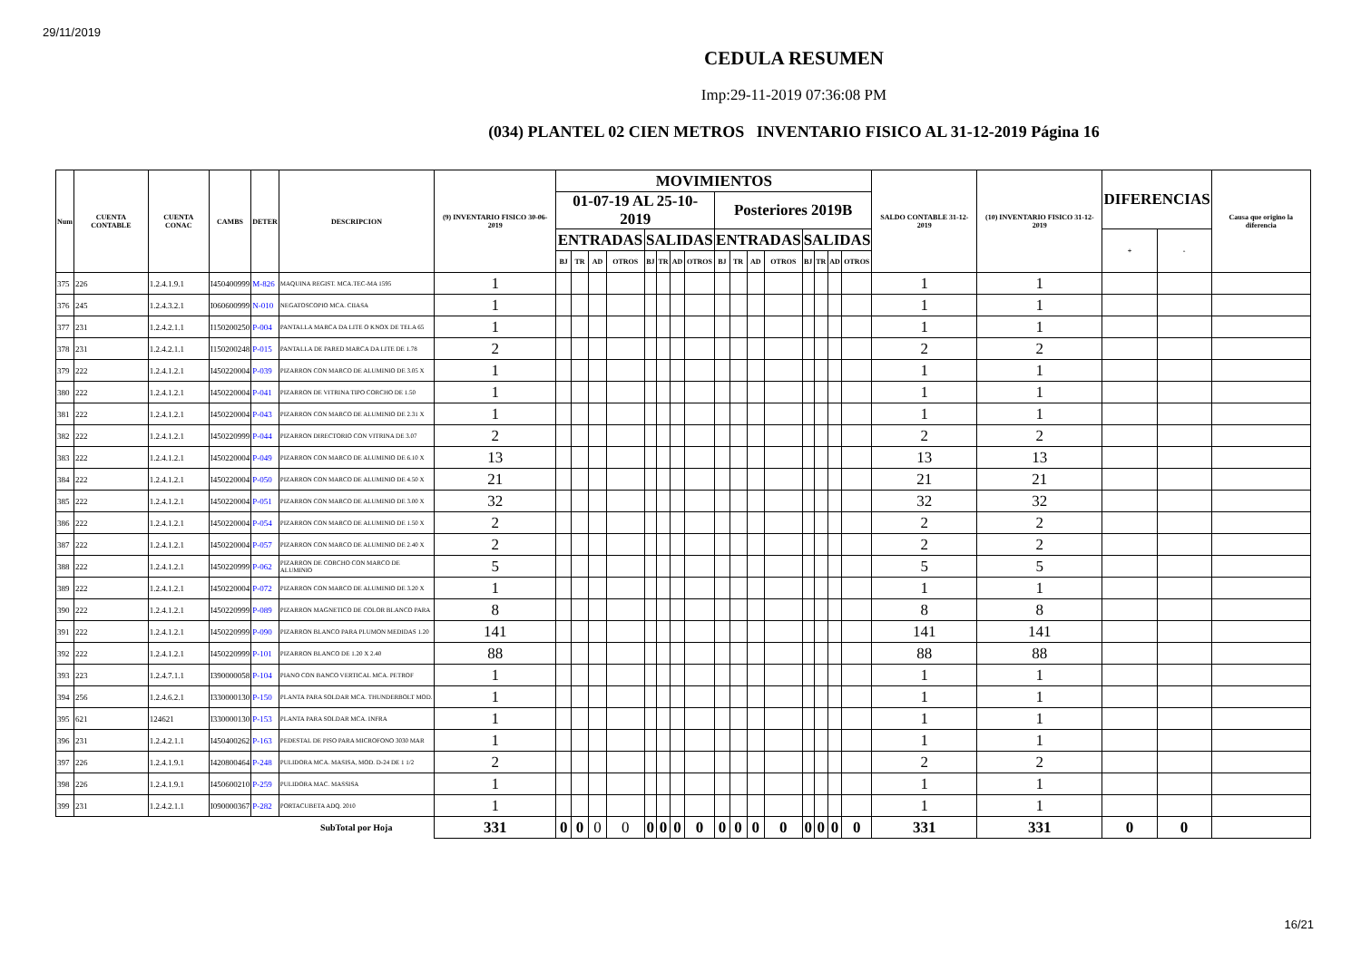29/11/2019
CEDULA RESUMEN
Imp:29-11-2019 07:36:08 PM
(034) PLANTEL 02 CIEN METROS INVENTARIO FISICO AL 31-12-2019 Página 16
| Num | CUENTA CONTABLE | CUENTA CONAC | CAMBS | DETER | DESCRIPCION | (9) INVENTARIO FISICO 30-06-2019 | MOVIMIENTOS | | | | | | | | | | | | | | | | SALDO CONTABLE 31-12-2019 | (10) INVENTARIO FISICO 31-12-2019 | DIFERENCIAS | | Causa que origino la diferencia |
| --- | --- | --- | --- | --- | --- | --- | --- | --- | --- | --- | --- | --- | --- | --- | --- | --- | --- | --- | --- | --- | --- | --- | --- | --- | --- | --- | --- |
| | | | | | | | 01-07-19 AL 25-10-2019 | | | | | | | | Posteriores 2019B | | | | | | | | | | | | |
| | | | | | | | ENTRADAS | | | | SALIDAS | | | | ENTRADAS | | | | SALIDAS | | | | | | + | - | |
| | | | | | | | BJ | TR | AD | OTROS | BJ | TR | AD | OTROS | BJ | TR | AD | OTROS | BJ | TR | AD | OTROS | | | | | |
| 375 | 226 | 1.2.4.1.9.1 | I450400999 | M-826 | MAQUINA REGIST. MCA.TEC-MA 1595 | 1 | | | | | | | | | | | | | | | | | 1 | 1 | | | |
| 376 | 245 | 1.2.4.3.2.1 | I060600999 | N-010 | NEGATOSCOPIO MCA. CIIASA | 1 | | | | | | | | | | | | | | | | | 1 | 1 | | | |
| 377 | 231 | 1.2.4.2.1.1 | I150200250 | P-004 | PANTALLA MARCA DA LITE O KNOX DE TELA 65 | 1 | | | | | | | | | | | | | | | | | 1 | 1 | | | |
| 378 | 231 | 1.2.4.2.1.1 | I150200248 | P-015 | PANTALLA DE PARED MARCA DA LITE DE 1.78 | 2 | | | | | | | | | | | | | | | | | 2 | 2 | | | |
| 379 | 222 | 1.2.4.1.2.1 | I450220004 | P-039 | PIZARRON CON MARCO DE ALUMINIO DE 3.05 X | 1 | | | | | | | | | | | | | | | | | 1 | 1 | | | |
| 380 | 222 | 1.2.4.1.2.1 | I450220004 | P-041 | PIZARRON DE VITRINA TIPO CORCHO DE 1.50 | 1 | | | | | | | | | | | | | | | | | 1 | 1 | | | |
| 381 | 222 | 1.2.4.1.2.1 | I450220004 | P-043 | PIZARRON CON MARCO DE ALUMINIO DE 2.31 X | 1 | | | | | | | | | | | | | | | | | 1 | 1 | | | |
| 382 | 222 | 1.2.4.1.2.1 | I450220999 | P-044 | PIZARRON DIRECTORIO CON VITRINA DE 3.07 | 2 | | | | | | | | | | | | | | | | | 2 | 2 | | | |
| 383 | 222 | 1.2.4.1.2.1 | I450220004 | P-049 | PIZARRON CON MARCO DE ALUMINIO DE 6.10 X | 13 | | | | | | | | | | | | | | | | | 13 | 13 | | | |
| 384 | 222 | 1.2.4.1.2.1 | I450220004 | P-050 | PIZARRON CON MARCO DE ALUMINIO DE 4.50 X | 21 | | | | | | | | | | | | | | | | | 21 | 21 | | | |
| 385 | 222 | 1.2.4.1.2.1 | I450220004 | P-051 | PIZARRON CON MARCO DE ALUMINIO DE 3.00 X | 32 | | | | | | | | | | | | | | | | | 32 | 32 | | | |
| 386 | 222 | 1.2.4.1.2.1 | I450220004 | P-054 | PIZARRON CON MARCO DE ALUMINIO DE 1.50 X | 2 | | | | | | | | | | | | | | | | | 2 | 2 | | | |
| 387 | 222 | 1.2.4.1.2.1 | I450220004 | P-057 | PIZARRON CON MARCO DE ALUMINIO DE 2.40 X | 2 | | | | | | | | | | | | | | | | | 2 | 2 | | | |
| 388 | 222 | 1.2.4.1.2.1 | I450220999 | P-062 | PIZARRON DE CORCHO CON MARCO DE ALUMINIO | 5 | | | | | | | | | | | | | | | | | 5 | 5 | | | |
| 389 | 222 | 1.2.4.1.2.1 | I450220004 | P-072 | PIZARRON CON MARCO DE ALUMINIO DE 3.20 X | 1 | | | | | | | | | | | | | | | | | 1 | 1 | | | |
| 390 | 222 | 1.2.4.1.2.1 | I450220999 | P-089 | PIZARRON MAGNETICO DE COLOR BLANCO PARA | 8 | | | | | | | | | | | | | | | | | 8 | 8 | | | |
| 391 | 222 | 1.2.4.1.2.1 | I450220999 | P-090 | PIZARRON BLANCO PARA PLUMON MEDIDAS 1.20 | 141 | | | | | | | | | | | | | | | | | 141 | 141 | | | |
| 392 | 222 | 1.2.4.1.2.1 | I450220999 | P-101 | PIZARRON BLANCO DE 1.20 X 2.40 | 88 | | | | | | | | | | | | | | | | | 88 | 88 | | | |
| 393 | 223 | 1.2.4.7.1.1 | I390000058 | P-104 | PIANO CON BANCO VERTICAL MCA. PETROF | 1 | | | | | | | | | | | | | | | | | 1 | 1 | | | |
| 394 | 256 | 1.2.4.6.2.1 | I330000130 | P-150 | PLANTA PARA SOLDAR MCA. THUNDERBOLT MOD. | 1 | | | | | | | | | | | | | | | | | 1 | 1 | | | |
| 395 | 621 | 124621 | I330000130 | P-153 | PLANTA PARA SOLDAR MCA. INFRA | 1 | | | | | | | | | | | | | | | | | 1 | 1 | | | |
| 396 | 231 | 1.2.4.2.1.1 | I450400262 | P-163 | PEDESTAL DE PISO PARA MICROFONO 3030 MAR | 1 | | | | | | | | | | | | | | | | | 1 | 1 | | | |
| 397 | 226 | 1.2.4.1.9.1 | I420800464 | P-248 | PULIDORA MCA. MASISA, MOD. D-24 DE 1 1/2 | 2 | | | | | | | | | | | | | | | | | 2 | 2 | | | |
| 398 | 226 | 1.2.4.1.9.1 | I450600210 | P-259 | PULIDORA MAC. MASSISA | 1 | | | | | | | | | | | | | | | | | 1 | 1 | | | |
| 399 | 231 | 1.2.4.2.1.1 | I090000367 | P-282 | PORTACUBETA ADQ. 2010 | 1 | | | | | | | | | | | | | | | | | 1 | 1 | | | |
| | | | | | SubTotal por Hoja | 331 | 0 | 0 | 0 | 0 | 0 | 0 | 0 | 0 | 0 | 0 | 0 | 0 | 0 | 0 | 0 | 0 | 331 | 331 | 0 | 0 | |
16/21